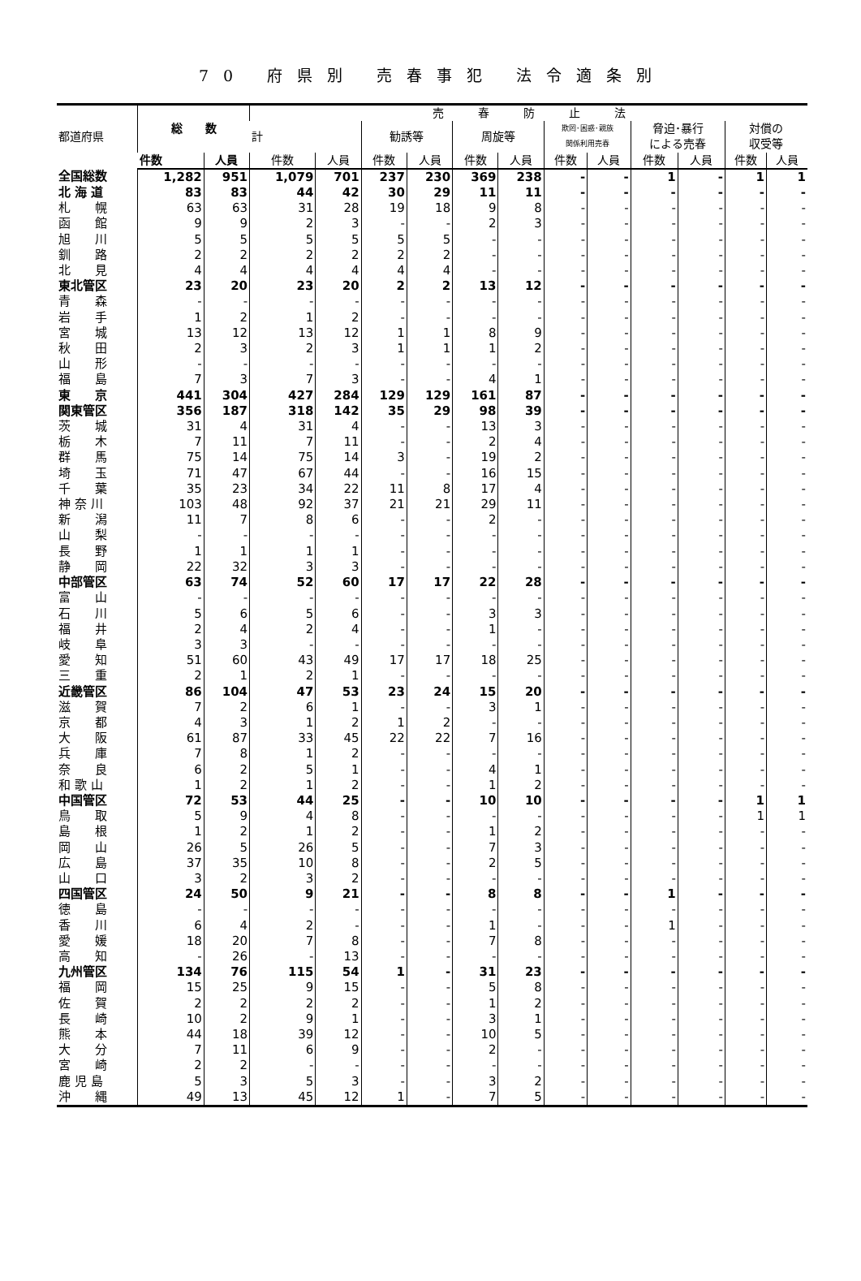70 府県別 売春事犯 法令適条別
| 都道府県 | 総 数 | | 売 春 防 止 法 | | | | | | | | | | | |
| --- | --- | --- | --- | --- | --- | --- | --- | --- | --- | --- | --- | --- | --- | --- |
| | | | 計 | | 勧誘等 | | 周旋等 | | 欺罔･困惑･親族 関係利用売春 | | 脅迫･暴行 による売春 | | 対償の 収受等 | |
| | 件数 | 人員 | 件数 | 人員 | 件数 | 人員 | 件数 | 人員 | 件数 | 人員 | 件数 | 人員 | 件数 | 人員 |
| 全国総数 | 1,282 | 951 | 1,079 | 701 | 237 | 230 | 369 | 238 | - | - | 1 | - | 1 | 1 |
| 北 海 道 | 83 | 83 | 44 | 42 | 30 | 29 | 11 | 11 | - | - | - | - | - | - |
| 札 幌 | 63 | 63 | 31 | 28 | 19 | 18 | 9 | 8 | - | - | - | - | - | - |
| 函 館 | 9 | 9 | 2 | 3 | - | - | 2 | 3 | - | - | - | - | - | - |
| 旭 川 | 5 | 5 | 5 | 5 | 5 | 5 | - | - | - | - | - | - | - | - |
| 釧 路 | 2 | 2 | 2 | 2 | 2 | 2 | - | - | - | - | - | - | - | - |
| 北 見 | 4 | 4 | 4 | 4 | 4 | 4 | - | - | - | - | - | - | - | - |
| 東北管区 | 23 | 20 | 23 | 20 | 2 | 2 | 13 | 12 | - | - | - | - | - | - |
| 青 森 | - | - | - | - | - | - | - | - | - | - | - | - | - | - |
| 岩 手 | 1 | 2 | 1 | 2 | - | - | - | - | - | - | - | - | - | - |
| 宮 城 | 13 | 12 | 13 | 12 | 1 | 1 | 8 | 9 | - | - | - | - | - | - |
| 秋 田 | 2 | 3 | 2 | 3 | 1 | 1 | 1 | 2 | - | - | - | - | - | - |
| 山 形 | - | - | - | - | - | - | - | - | - | - | - | - | - | - |
| 福 島 | 7 | 3 | 7 | 3 | - | - | 4 | 1 | - | - | - | - | - | - |
| 東 京 | 441 | 304 | 427 | 284 | 129 | 129 | 161 | 87 | - | - | - | - | - | - |
| 関東管区 | 356 | 187 | 318 | 142 | 35 | 29 | 98 | 39 | - | - | - | - | - | - |
| 茨 城 | 31 | 4 | 31 | 4 | - | - | 13 | 3 | - | - | - | - | - | - |
| 栃 木 | 7 | 11 | 7 | 11 | - | - | 2 | 4 | - | - | - | - | - | - |
| 群 馬 | 75 | 14 | 75 | 14 | 3 | - | 19 | 2 | - | - | - | - | - | - |
| 埼 玉 | 71 | 47 | 67 | 44 | - | - | 16 | 15 | - | - | - | - | - | - |
| 千 葉 | 35 | 23 | 34 | 22 | 11 | 8 | 17 | 4 | - | - | - | - | - | - |
| 神 奈 川 | 103 | 48 | 92 | 37 | 21 | 21 | 29 | 11 | - | - | - | - | - | - |
| 新 潟 | 11 | 7 | 8 | 6 | - | - | 2 | - | - | - | - | - | - | - |
| 山 梨 | - | - | - | - | - | - | - | - | - | - | - | - | - | - |
| 長 野 | 1 | 1 | 1 | 1 | - | - | - | - | - | - | - | - | - | - |
| 静 岡 | 22 | 32 | 3 | 3 | - | - | - | - | - | - | - | - | - | - |
| 中部管区 | 63 | 74 | 52 | 60 | 17 | 17 | 22 | 28 | - | - | - | - | - | - |
| 富 山 | - | - | - | - | - | - | - | - | - | - | - | - | - | - |
| 石 川 | 5 | 6 | 5 | 6 | - | - | 3 | 3 | - | - | - | - | - | - |
| 福 井 | 2 | 4 | 2 | 4 | - | - | 1 | - | - | - | - | - | - | - |
| 岐 阜 | 3 | 3 | - | - | - | - | - | - | - | - | - | - | - | - |
| 愛 知 | 51 | 60 | 43 | 49 | 17 | 17 | 18 | 25 | - | - | - | - | - | - |
| 三 重 | 2 | 1 | 2 | 1 | - | - | - | - | - | - | - | - | - | - |
| 近畿管区 | 86 | 104 | 47 | 53 | 23 | 24 | 15 | 20 | - | - | - | - | - | - |
| 滋 賀 | 7 | 2 | 6 | 1 | - | - | 3 | 1 | - | - | - | - | - | - |
| 京 都 | 4 | 3 | 1 | 2 | 1 | 2 | - | - | - | - | - | - | - | - |
| 大 阪 | 61 | 87 | 33 | 45 | 22 | 22 | 7 | 16 | - | - | - | - | - | - |
| 兵 庫 | 7 | 8 | 1 | 2 | - | - | - | - | - | - | - | - | - | - |
| 奈 良 | 6 | 2 | 5 | 1 | - | - | 4 | 1 | - | - | - | - | - | - |
| 和 歌 山 | 1 | 2 | 1 | 2 | - | - | 1 | 2 | - | - | - | - | - | - |
| 中国管区 | 72 | 53 | 44 | 25 | - | - | 10 | 10 | - | - | - | - | 1 | 1 |
| 鳥 取 | 5 | 9 | 4 | 8 | - | - | - | - | - | - | - | - | 1 | 1 |
| 島 根 | 1 | 2 | 1 | 2 | - | - | 1 | 2 | - | - | - | - | - | - |
| 岡 山 | 26 | 5 | 26 | 5 | - | - | 7 | 3 | - | - | - | - | - | - |
| 広 島 | 37 | 35 | 10 | 8 | - | - | 2 | 5 | - | - | - | - | - | - |
| 山 口 | 3 | 2 | 3 | 2 | - | - | - | - | - | - | - | - | - | - |
| 四国管区 | 24 | 50 | 9 | 21 | - | - | 8 | 8 | - | - | 1 | - | - | - |
| 徳 島 | - | - | - | - | - | - | - | - | - | - | - | - | - | - |
| 香 川 | 6 | 4 | 2 | - | - | - | 1 | - | - | - | 1 | - | - | - |
| 愛 媛 | 18 | 20 | 7 | 8 | - | - | 7 | 8 | - | - | - | - | - | - |
| 高 知 | - | 26 | - | 13 | - | - | - | - | - | - | - | - | - | - |
| 九州管区 | 134 | 76 | 115 | 54 | 1 | - | 31 | 23 | - | - | - | - | - | - |
| 福 岡 | 15 | 25 | 9 | 15 | - | - | 5 | 8 | - | - | - | - | - | - |
| 佐 賀 | 2 | 2 | 2 | 2 | - | - | 1 | 2 | - | - | - | - | - | - |
| 長 崎 | 10 | 2 | 9 | 1 | - | - | 3 | 1 | - | - | - | - | - | - |
| 熊 本 | 44 | 18 | 39 | 12 | - | - | 10 | 5 | - | - | - | - | - | - |
| 大 分 | 7 | 11 | 6 | 9 | - | - | 2 | - | - | - | - | - | - | - |
| 宮 崎 | 2 | 2 | - | - | - | - | - | - | - | - | - | - | - | - |
| 鹿 児 島 | 5 | 3 | 5 | 3 | - | - | 3 | 2 | - | - | - | - | - | - |
| 沖 縄 | 49 | 13 | 45 | 12 | 1 | - | 7 | 5 | - | - | - | - | - | - |